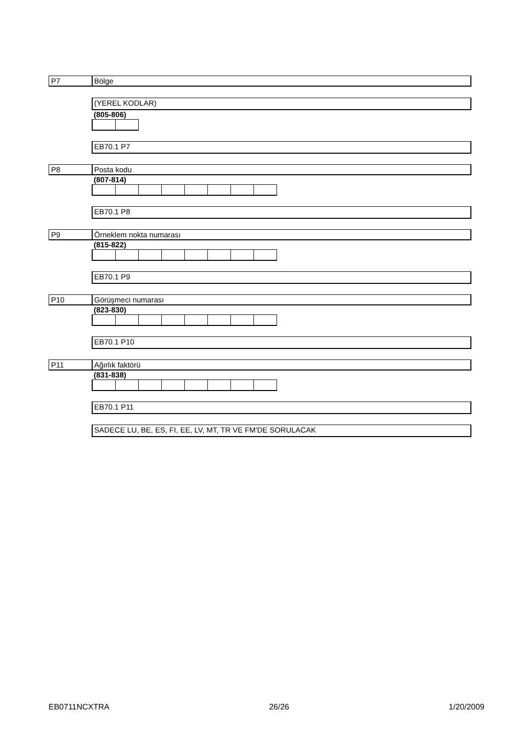P7 Bölge
(YEREL KODLAR)
(805-806)
EB70.1 P7
P8 Posta kodu
(807-814)
EB70.1 P8
P9 Örneklem nokta numarası
(815-822)
EB70.1 P9
P10 Görüşmeci numarası
(823-830)
EB70.1 P10
P11 Ağırlık faktörü
(831-838)
EB70.1 P11
SADECE LU, BE, ES, FI, EE, LV, MT, TR VE FM'DE SORULACAK
EB0711NCXTRA 26/26 1/20/2009